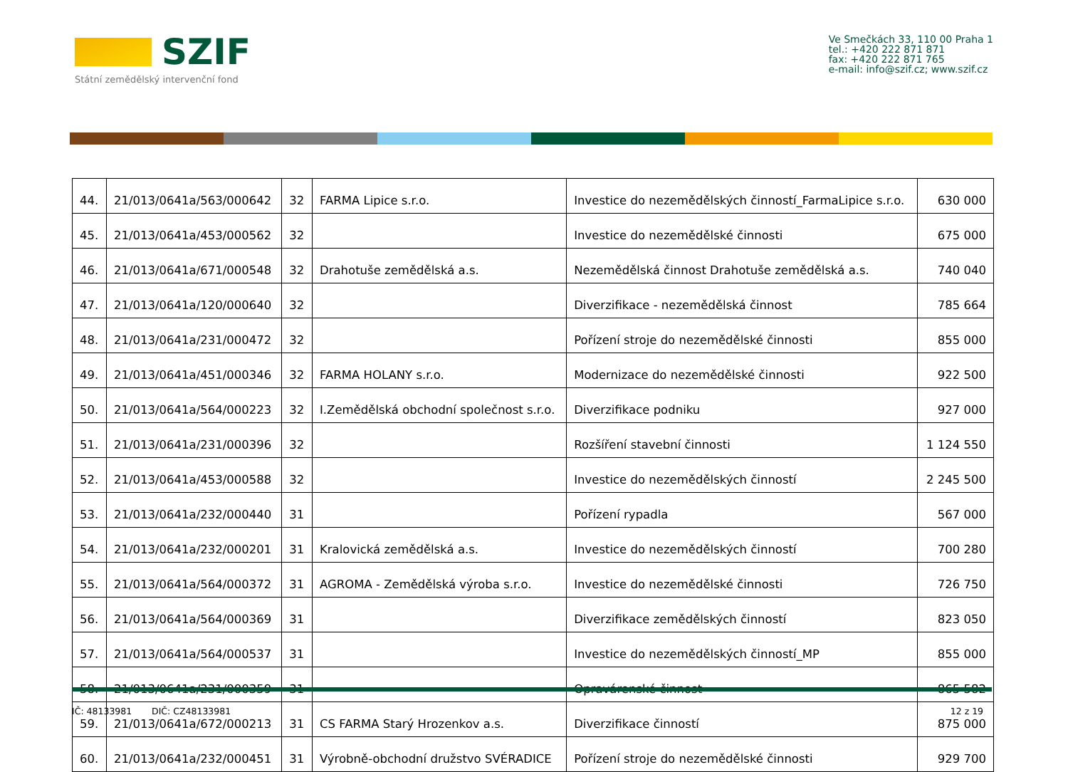SZIF
Státní zemědělský intervenční fond
Ve Smečkách 33, 110 00 Praha 1
tel.: +420 222 871 871
fax: +420 222 871 765
e-mail: info@szif.cz; www.szif.cz
| 44. | 21/013/0641a/563/000642 | 32 | FARMA Lipice s.r.o. | Investice do nezemědělských činností_FarmaLipice s.r.o. | 630 000 |
| 45. | 21/013/0641a/453/000562 | 32 | | Investice do nezemědělské činnosti | 675 000 |
| 46. | 21/013/0641a/671/000548 | 32 | Drahotuše zemědělská a.s. | Nezemědělská činnost Drahotuše zemědělská a.s. | 740 040 |
| 47. | 21/013/0641a/120/000640 | 32 | | Diverzifikace - nezemědělská činnost | 785 664 |
| 48. | 21/013/0641a/231/000472 | 32 | | Pořízení stroje do nezemědělské činnosti | 855 000 |
| 49. | 21/013/0641a/451/000346 | 32 | FARMA HOLANY s.r.o. | Modernizace do nezemědělské činnosti | 922 500 |
| 50. | 21/013/0641a/564/000223 | 32 | I.Zemědělská obchodní společnost s.r.o. | Diverzifikace podniku | 927 000 |
| 51. | 21/013/0641a/231/000396 | 32 | | Rozšíření stavební činnosti | 1 124 550 |
| 52. | 21/013/0641a/453/000588 | 32 | | Investice do nezemědělských činností | 2 245 500 |
| 53. | 21/013/0641a/232/000440 | 31 | | Pořízení rypadla | 567 000 |
| 54. | 21/013/0641a/232/000201 | 31 | Kralovická zemědělská a.s. | Investice do nezemědělských činností | 700 280 |
| 55. | 21/013/0641a/564/000372 | 31 | AGROMA - Zemědělská výroba s.r.o. | Investice do nezemědělské činnosti | 726 750 |
| 56. | 21/013/0641a/564/000369 | 31 | | Diverzifikace zemědělských činností | 823 050 |
| 57. | 21/013/0641a/564/000537 | 31 | | Investice do nezemědělských činností_MP | 855 000 |
| 58. | 21/013/0641a/231/000359 | 31 | | Opravárenské činnost | 865 582 |
| 59. | 21/013/0641a/672/000213 | 31 | CS FARMA Starý Hrozenkov a.s. | Diverzifikace činností | 875 000 |
| 60. | 21/013/0641a/232/000451 | 31 | Výrobně-obchodní družstvo SVÉRADICE | Pořízení stroje do nezemědělské činnosti | 929 700 |
IČ: 48133981 DIČ: CZ48133981
12 z 19